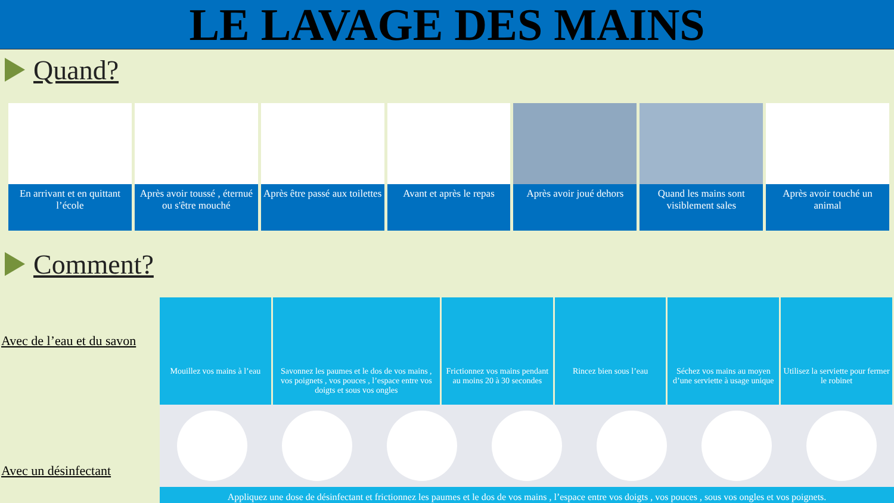LE LAVAGE DES MAINS
Quand?
En arrivant et en quittant l’école
Après avoir toussé , éternué ou s'être mouché
Après être passé aux toilettes Avant et après le repas Après avoir joué dehors Quand les mains sont visiblement sales
Après avoir touché un animal
Comment?
Avec de l’eau et du savon
Avec un désinfectant
Mouillez vos mains à l’eau Savonnez les paumes et le dos de vos mains , vos poignets , vos pouces , l’espace entre vos doigts et sous vos ongles
Frictionnez vos mains pendant au moins 20 à 30 secondes
Rincez bien sous l’eau Séchez vos mains au moyen d’une serviette à usage unique
Utilisez la serviette pour fermer le robinet
Appliquez une dose de désinfectant et frictionnez les paumes et le dos de vos mains , l’espace entre vos doigts , vos pouces , sous vos ongles et vos poignets.